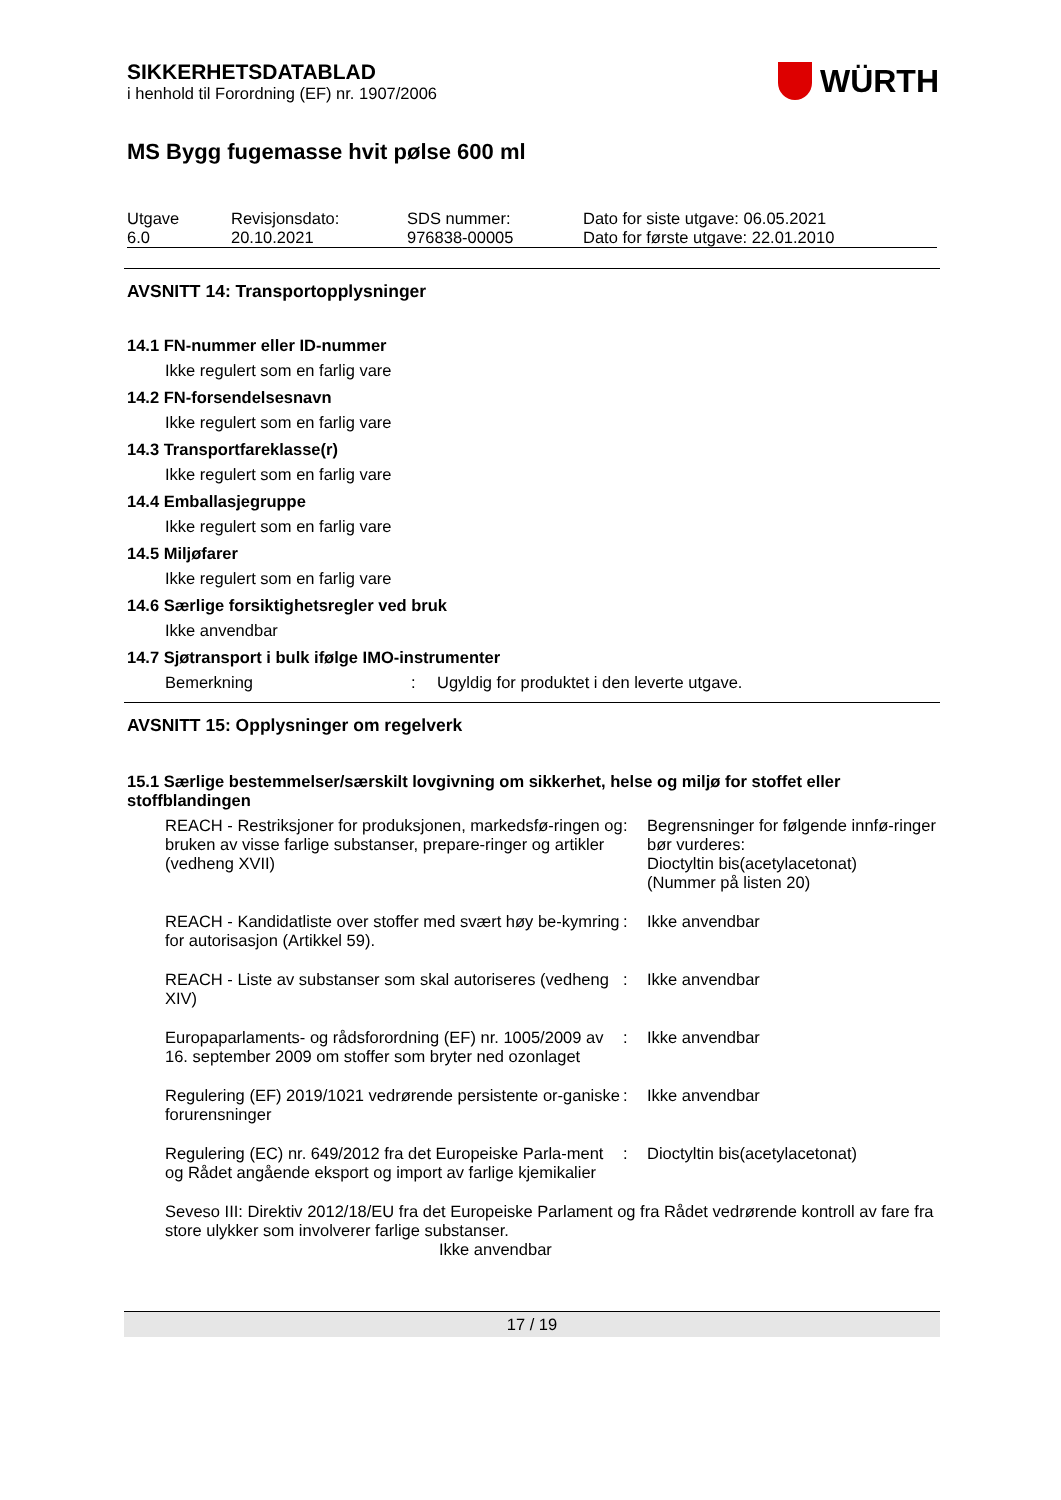SIKKERHETSDATABLAD
i henhold til Forordning (EF) nr. 1907/2006
WÜRTH
MS Bygg fugemasse hvit pølse 600 ml
| Utgave 6.0 | Revisjonsdato: 20.10.2021 | SDS nummer: 976838-00005 | Dato for siste utgave: 06.05.2021 Dato for første utgave: 22.01.2010 |
AVSNITT 14: Transportopplysninger
14.1 FN-nummer eller ID-nummer
Ikke regulert som en farlig vare
14.2 FN-forsendelsesnavn
Ikke regulert som en farlig vare
14.3 Transportfareklasse(r)
Ikke regulert som en farlig vare
14.4 Emballasjegruppe
Ikke regulert som en farlig vare
14.5 Miljøfarer
Ikke regulert som en farlig vare
14.6 Særlige forsiktighetsregler ved bruk
Ikke anvendbar
14.7 Sjøtransport i bulk ifølge IMO-instrumenter
| Bemerkning | : | Ugyldig for produktet i den leverte utgave. |
AVSNITT 15: Opplysninger om regelverk
15.1 Særlige bestemmelser/særskilt lovgivning om sikkerhet, helse og miljø for stoffet eller stoffblandingen
| REACH - Restriksjoner for produksjonen, markedsfø-ringen og bruken av visse farlige substanser, prepare-ringer og artikler (vedheng XVII) | : | Begrensninger for følgende innfø-ringer bør vurderes: Dioctyltin bis(acetylacetonat) (Nummer på listen 20) |
| REACH - Kandidatliste over stoffer med svært høy be-kymring for autorisasjon (Artikkel 59). | : | Ikke anvendbar |
| REACH - Liste av substanser som skal autoriseres (vedheng XIV) | : | Ikke anvendbar |
| Europaparlaments- og rådsforordning (EF) nr. 1005/2009 av 16. september 2009 om stoffer som bryter ned ozonlaget | : | Ikke anvendbar |
| Regulering (EF) 2019/1021 vedrørende persistente or-ganiske forurensninger | : | Ikke anvendbar |
| Regulering (EC) nr. 649/2012 fra det Europeiske Parla-ment og Rådet angående eksport og import av farlige kjemikalier | : | Dioctyltin bis(acetylacetonat) |
Seveso III: Direktiv 2012/18/EU fra det Europeiske Parlament og fra Rådet vedrørende kontroll av fare fra store ulykker som involverer farlige substanser.
Ikke anvendbar
17 / 19